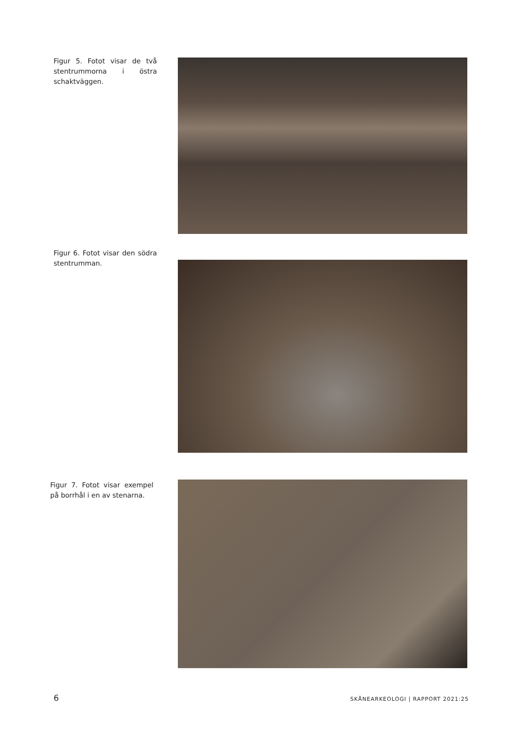Figur 5. Fotot visar de två stentrummorna i östra schaktväggen.
Figur 6. Fotot visar den södra stentrumman.
Figur 7. Fotot visar exempel på borrhål i en av stenarna.
6 SKÅNEARKEOLOGI | RAPPORT 2021:25